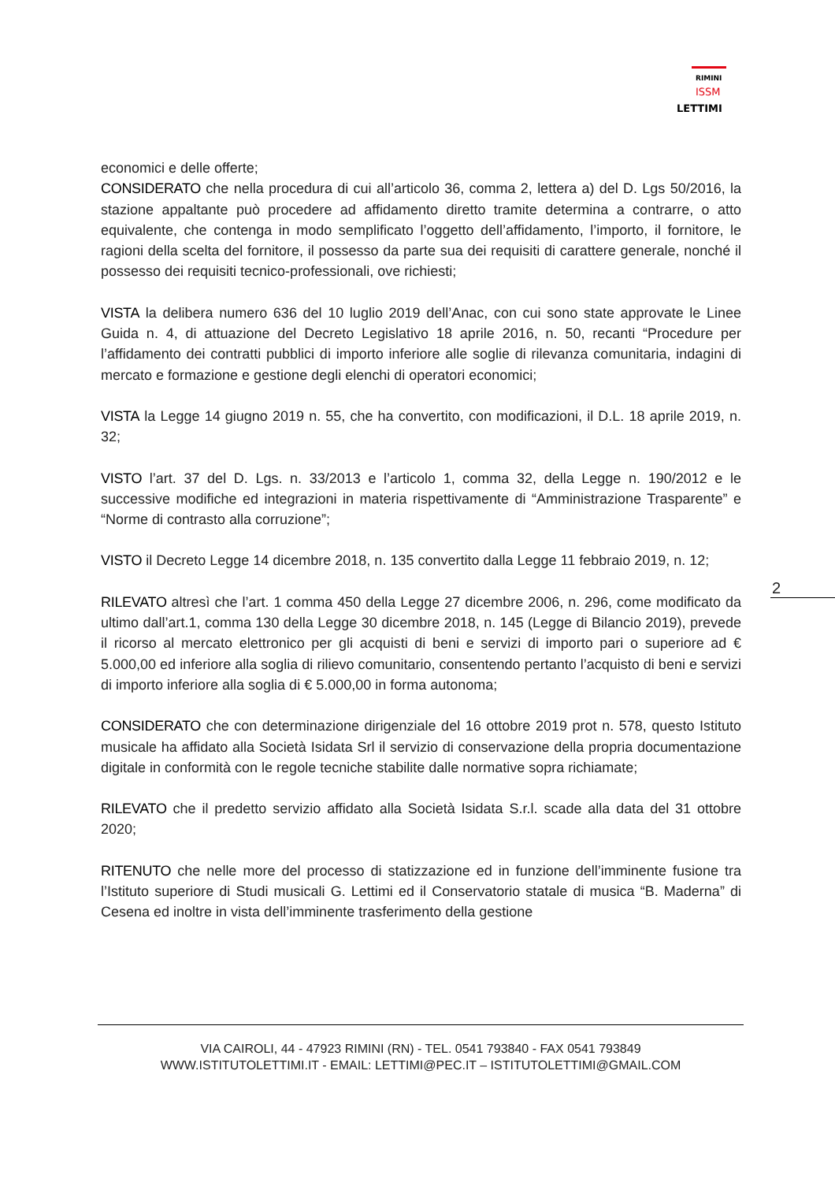RIMINI
ISSM
LETTIMI
economici e delle offerte;
CONSIDERATO che nella procedura di cui all’articolo 36, comma 2, lettera a) del D. Lgs 50/2016, la stazione appaltante può procedere ad affidamento diretto tramite determina a contrarre, o atto equivalente, che contenga in modo semplificato l’oggetto dell’affidamento, l’importo, il fornitore, le ragioni della scelta del fornitore, il possesso da parte sua dei requisiti di carattere generale, nonché il possesso dei requisiti tecnico-professionali, ove richiesti;
VISTA la delibera numero 636 del 10 luglio 2019 dell’Anac, con cui sono state approvate le Linee Guida n. 4, di attuazione del Decreto Legislativo 18 aprile 2016, n. 50, recanti “Procedure per l’affidamento dei contratti pubblici di importo inferiore alle soglie di rilevanza comunitaria, indagini di mercato e formazione e gestione degli elenchi di operatori economici;
VISTA la Legge 14 giugno 2019 n. 55, che ha convertito, con modificazioni, il D.L. 18 aprile 2019, n. 32;
VISTO l’art. 37 del D. Lgs. n. 33/2013 e l’articolo 1, comma 32, della Legge n. 190/2012 e le successive modifiche ed integrazioni in materia rispettivamente di “Amministrazione Trasparente” e “Norme di contrasto alla corruzione”;
VISTO il Decreto Legge 14 dicembre 2018, n. 135 convertito dalla Legge 11 febbraio 2019, n. 12;
RILEVATO altresì che l’art. 1 comma 450 della Legge 27 dicembre 2006, n. 296, come modificato da ultimo dall’art.1, comma 130 della Legge 30 dicembre 2018, n. 145 (Legge di Bilancio 2019), prevede il ricorso al mercato elettronico per gli acquisti di beni e servizi di importo pari o superiore ad € 5.000,00 ed inferiore alla soglia di rilievo comunitario, consentendo pertanto l’acquisto di beni e servizi di importo inferiore alla soglia di € 5.000,00 in forma autonoma;
CONSIDERATO che con determinazione dirigenziale del 16 ottobre 2019 prot n. 578, questo Istituto musicale ha affidato alla Società Isidata Srl il servizio di conservazione della propria documentazione digitale in conformità con le regole tecniche stabilite dalle normative sopra richiamate;
RILEVATO che il predetto servizio affidato alla Società Isidata S.r.l. scade alla data del 31 ottobre 2020;
RITENUTO che nelle more del processo di statizzazione ed in funzione dell’imminente fusione tra l’Istituto superiore di Studi musicali G. Lettimi ed il Conservatorio statale di musica “B. Maderna” di Cesena ed inoltre in vista dell’imminente trasferimento della gestione
2
VIA CAIROLI, 44 - 47923 RIMINI (RN) - TEL. 0541 793840 - FAX 0541 793849
WWW.ISTITUTOLETTIMI.IT - EMAIL: LETTIMI@PEC.IT – ISTITUTOLETTIMI@GMAIL.COM